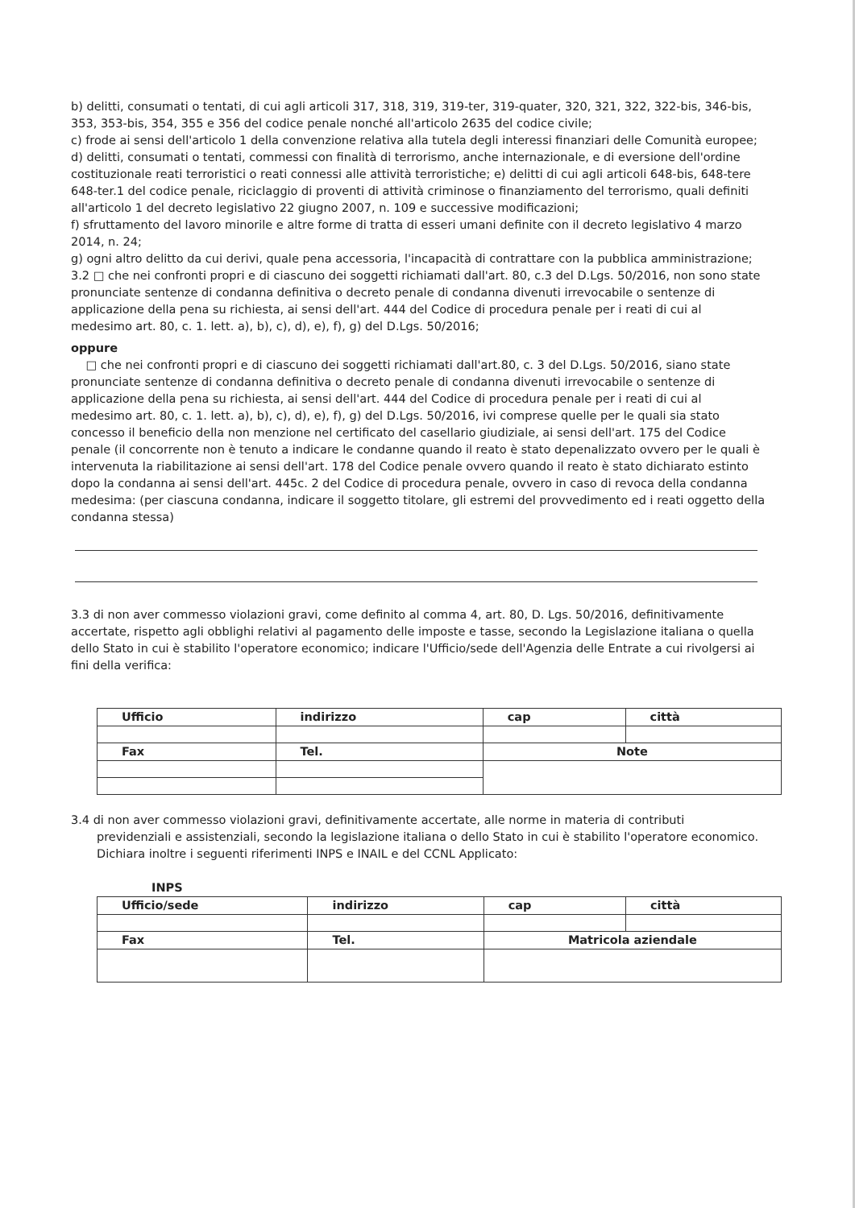b) delitti, consumati o tentati, di cui agli articoli 317, 318, 319, 319-ter, 319-quater, 320, 321, 322, 322-bis, 346-bis, 353, 353-bis, 354, 355 e 356 del codice penale nonché all'articolo 2635 del codice civile;
c) frode ai sensi dell'articolo 1 della convenzione relativa alla tutela degli interessi finanziari delle Comunità europee;
d) delitti, consumati o tentati, commessi con finalità di terrorismo, anche internazionale, e di eversione dell'ordine costituzionale reati terroristici o reati connessi alle attività terroristiche; e) delitti di cui agli articoli 648-bis, 648-tere 648-ter.1 del codice penale, riciclaggio di proventi di attività criminose o finanziamento del terrorismo, quali definiti all'articolo 1 del decreto legislativo 22 giugno 2007, n. 109 e successive modificazioni;
f) sfruttamento del lavoro minorile e altre forme di tratta di esseri umani definite con il decreto legislativo 4 marzo 2014, n. 24;
g) ogni altro delitto da cui derivi, quale pena accessoria, l'incapacità di contrattare con la pubblica amministrazione;
3.2 □ che nei confronti propri e di ciascuno dei soggetti richiamati dall'art. 80, c.3 del D.Lgs. 50/2016, non sono state pronunciate sentenze di condanna definitiva o decreto penale di condanna divenuti irrevocabile o sentenze di applicazione della pena su richiesta, ai sensi dell'art. 444 del Codice di procedura penale per i reati di cui al medesimo art. 80, c. 1. lett. a), b), c), d), e), f), g) del D.Lgs. 50/2016;
oppure
□ che nei confronti propri e di ciascuno dei soggetti richiamati dall'art.80, c. 3 del D.Lgs. 50/2016, siano state pronunciate sentenze di condanna definitiva o decreto penale di condanna divenuti irrevocabile o sentenze di applicazione della pena su richiesta, ai sensi dell'art. 444 del Codice di procedura penale per i reati di cui al medesimo art. 80, c. 1. lett. a), b), c), d), e), f), g) del D.Lgs. 50/2016, ivi comprese quelle per le quali sia stato concesso il beneficio della non menzione nel certificato del casellario giudiziale, ai sensi dell'art. 175 del Codice penale (il concorrente non è tenuto a indicare le condanne quando il reato è stato depenalizzato ovvero per le quali è intervenuta la riabilitazione ai sensi dell'art. 178 del Codice penale ovvero quando il reato è stato dichiarato estinto dopo la condanna ai sensi dell'art. 445c. 2 del Codice di procedura penale, ovvero in caso di revoca della condanna medesima: (per ciascuna condanna, indicare il soggetto titolare, gli estremi del provvedimento ed i reati oggetto della condanna stessa)
3.3 di non aver commesso violazioni gravi, come definito al comma 4, art. 80, D. Lgs. 50/2016, definitivamente accertate, rispetto agli obblighi relativi al pagamento delle imposte e tasse, secondo la Legislazione italiana o quella dello Stato in cui è stabilito l'operatore economico; indicare l'Ufficio/sede dell'Agenzia delle Entrate a cui rivolgersi ai fini della verifica:
| Ufficio | indirizzo | cap | città |
| Fax | Tel. | Note | |
3.4 di non aver commesso violazioni gravi, definitivamente accertate, alle norme in materia di contributi
previdenziali e assistenziali, secondo la legislazione italiana o dello Stato in cui è stabilito l'operatore economico. Dichiara inoltre i seguenti riferimenti INPS e INAIL e del CCNL Applicato:
INPS
| Ufficio/sede | indirizzo | cap | città |
| Fax | Tel. | Matricola aziendale | |